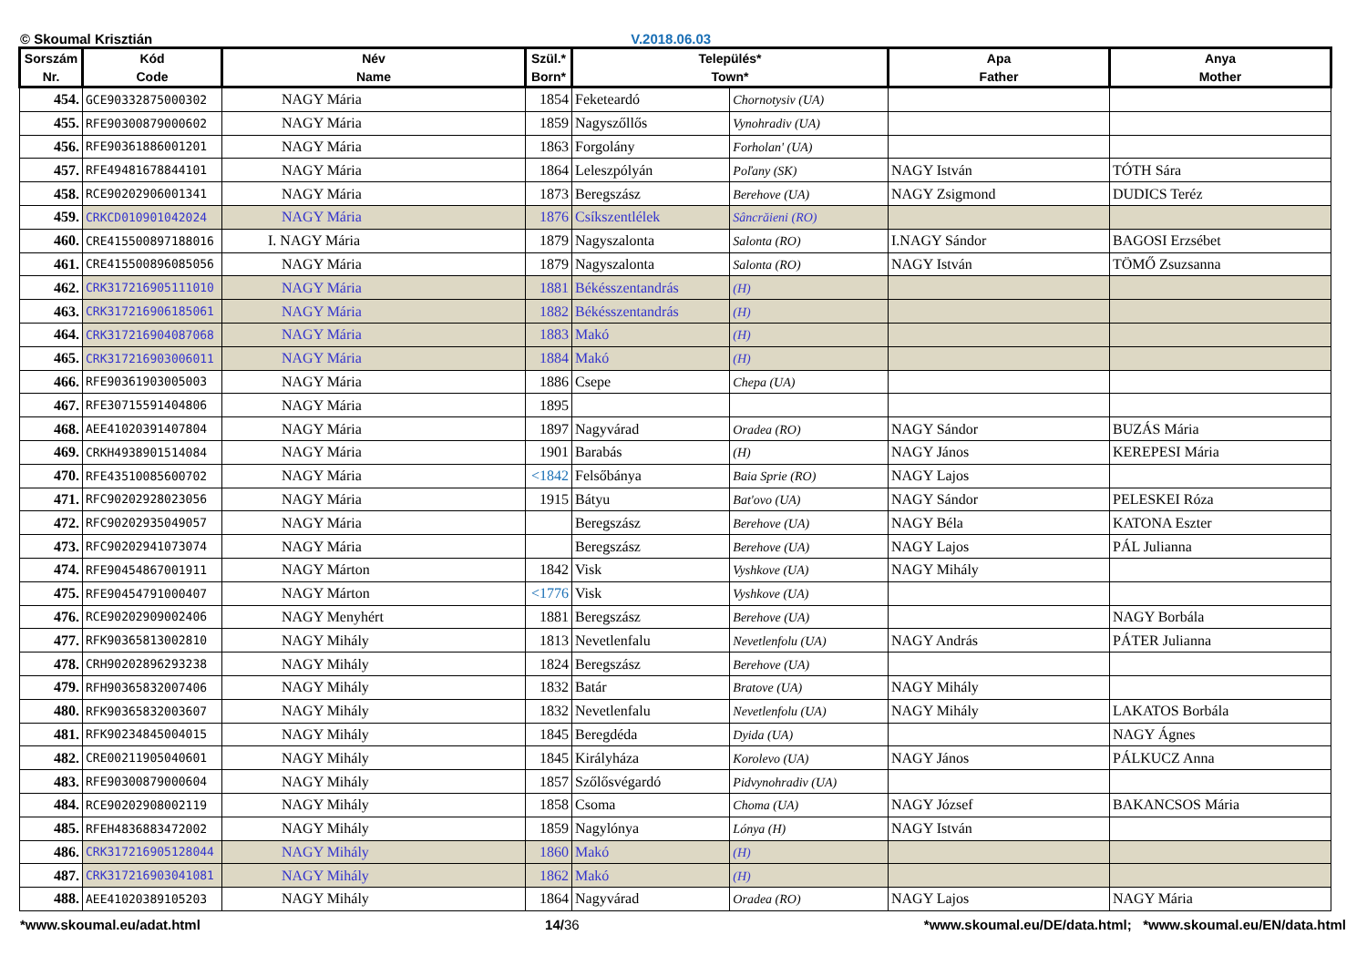© Skoumal Krisztián V.2018.06.03
| Sorszám Nr. | Kód Code | Név Name | Szül.* Born* | Település* Town* | | Apa Father | Anya Mother |
| --- | --- | --- | --- | --- | --- | --- | --- |
| 454. | GCE90332875000302 | NAGY Mária | 1854 | Feketeardó | Chornotysiv (UA) | | |
| 455. | RFE90300879000602 | NAGY Mária | 1859 | Nagyszőllős | Vynohradiv (UA) | | |
| 456. | RFE90361886001201 | NAGY Mária | 1863 | Forgolány | Forholan' (UA) | | |
| 457. | RFE49481678844101 | NAGY Mária | 1864 | Leleszpólyán | Poľany (SK) | NAGY István | TÓTH Sára |
| 458. | RCE90202906001341 | NAGY Mária | 1873 | Beregszász | Berehove (UA) | NAGY Zsigmond | DUDICS Teréz |
| 459. | CRKCD010901042024 | NAGY Mária | 1876 | Csíkszentlélek | Sâncrăieni (RO) | | |
| 460. | CRE415500897188016 | I. NAGY Mária | 1879 | Nagyszalonta | Salonta (RO) | I.NAGY Sándor | BAGOSI Erzsébet |
| 461. | CRE415500896085056 | NAGY Mária | 1879 | Nagyszalonta | Salonta (RO) | NAGY István | TÖMŐ Zsuzsanna |
| 462. | CRK317216905111010 | NAGY Mária | 1881 | Békésszentandrás | (H) | | |
| 463. | CRK317216906185061 | NAGY Mária | 1882 | Békésszentandrás | (H) | | |
| 464. | CRK317216904087068 | NAGY Mária | 1883 | Makó | (H) | | |
| 465. | CRK317216903006011 | NAGY Mária | 1884 | Makó | (H) | | |
| 466. | RFE90361903005003 | NAGY Mária | 1886 | Csepe | Chepa (UA) | | |
| 467. | RFE30715591404806 | NAGY Mária | 1895 | | | | |
| 468. | AEE41020391407804 | NAGY Mária | 1897 | Nagyvárad | Oradea (RO) | NAGY Sándor | BUZÁS Mária |
| 469. | CRKH4938901514084 | NAGY Mária | 1901 | Barabás | (H) | NAGY János | KEREPESI Mária |
| 470. | RFE43510085600702 | NAGY Mária | <1842 | Felsőbánya | Baia Sprie (RO) | NAGY Lajos | |
| 471. | RFC90202928023056 | NAGY Mária | 1915 | Bátyu | Bat'ovo (UA) | NAGY Sándor | PELESKEI Róza |
| 472. | RFC90202935049057 | NAGY Mária | | Beregszász | Berehove (UA) | NAGY Béla | KATONA Eszter |
| 473. | RFC90202941073074 | NAGY Mária | | Beregszász | Berehove (UA) | NAGY Lajos | PÁL Julianna |
| 474. | RFE90454867001911 | NAGY Márton | 1842 | Visk | Vyshkove (UA) | NAGY Mihály | |
| 475. | RFE90454791000407 | NAGY Márton | <1776 | Visk | Vyshkove (UA) | | |
| 476. | RCE90202909002406 | NAGY Menyhért | 1881 | Beregszász | Berehove (UA) | | NAGY Borbála |
| 477. | RFK90365813002810 | NAGY Mihály | 1813 | Nevetlenfalu | Nevetlenfolu (UA) | NAGY András | PÁTER Julianna |
| 478. | CRH90202896293238 | NAGY Mihály | 1824 | Beregszász | Berehove (UA) | | |
| 479. | RFH90365832007406 | NAGY Mihály | 1832 | Batár | Bratove (UA) | NAGY Mihály | |
| 480. | RFK90365832003607 | NAGY Mihály | 1832 | Nevetlenfalu | Nevetlenfolu (UA) | NAGY Mihály | LAKATOS Borbála |
| 481. | RFK90234845004015 | NAGY Mihály | 1845 | Beregdéda | Dyida (UA) | | NAGY Ágnes |
| 482. | CRE00211905040601 | NAGY Mihály | 1845 | Királyháza | Korolevo (UA) | NAGY János | PÁLKUCZ Anna |
| 483. | RFE90300879000604 | NAGY Mihály | 1857 | Szőlősvégardó | Pidvynohradiv (UA) | | |
| 484. | RCE90202908002119 | NAGY Mihály | 1858 | Csoma | Choma (UA) | NAGY József | BAKANCSOS Mária |
| 485. | RFEH4836883472002 | NAGY Mihály | 1859 | Nagylónya | Lónya (H) | NAGY István | |
| 486. | CRK317216905128044 | NAGY Mihály | 1860 | Makó | (H) | | |
| 487. | CRK317216903041081 | NAGY Mihály | 1862 | Makó | (H) | | |
| 488. | AEE41020389105203 | NAGY Mihály | 1864 | Nagyvárad | Oradea (RO) | NAGY Lajos | NAGY Mária |
*www.skoumal.eu/adat.html 14/36 *www.skoumal.eu/DE/data.html; *www.skoumal.eu/EN/data.html